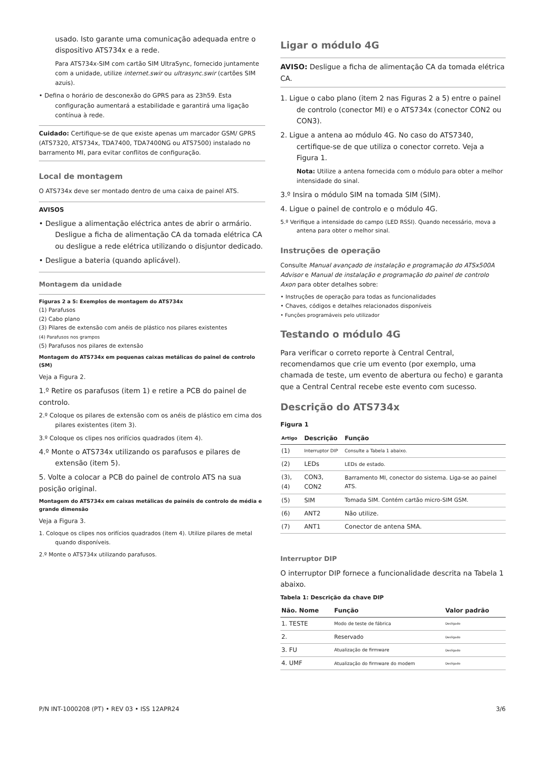usado. Isto garante uma comunicação adequada entre o dispositivo ATS734x e a rede.
Para ATS734x-SIM com cartão SIM UltraSync, fornecido juntamente com a unidade, utilize internet.swir ou ultrasync.swir (cartões SIM azuis).
• Defina o horário de desconexão do GPRS para as 23h59. Esta configuração aumentará a estabilidade e garantirá uma ligação contínua à rede.
Cuidado: Certifique-se de que existe apenas um marcador GSM/ GPRS (ATS7320, ATS734x, TDA7400, TDA7400NG ou ATS7500) instalado no barramento MI, para evitar conflitos de configuração.
Local de montagem
O ATS734x deve ser montado dentro de uma caixa de painel ATS.
AVISOS
• Desligue a alimentação eléctrica antes de abrir o armário. Desligue a ficha de alimentação CA da tomada elétrica CA ou desligue a rede elétrica utilizando o disjuntor dedicado.
• Desligue a bateria (quando aplicável).
Montagem da unidade
Figuras 2 a 5: Exemplos de montagem do ATS734x
(1) Parafusos
(2) Cabo plano
(3) Pilares de extensão com anéis de plástico nos pilares existentes
(4) Parafusos nos grampos
(5) Parafusos nos pilares de extensão
Montagem do ATS734x em pequenas caixas metálicas do painel de controlo (SM)
Veja a Figura 2.
1.º Retire os parafusos (item 1) e retire a PCB do painel de controlo.
2.º Coloque os pilares de extensão com os anéis de plástico em cima dos pilares existentes (item 3).
3.º Coloque os clipes nos orifícios quadrados (item 4).
4.º Monte o ATS734x utilizando os parafusos e pilares de extensão (item 5).
5. Volte a colocar a PCB do painel de controlo ATS na sua posição original.
Montagem do ATS734x em caixas metálicas de painéis de controlo de média e grande dimensão
Veja a Figura 3.
1. Coloque os clipes nos orifícios quadrados (item 4). Utilize pilares de metal quando disponíveis.
2.º Monte o ATS734x utilizando parafusos.
Ligar o módulo 4G
AVISO: Desligue a ficha de alimentação CA da tomada elétrica CA.
1. Ligue o cabo plano (item 2 nas Figuras 2 a 5) entre o painel de controlo (conector MI) e o ATS734x (conector CON2 ou CON3).
2. Ligue a antena ao módulo 4G. No caso do ATS7340, certifique-se de que utiliza o conector correto. Veja a Figura 1.
Nota: Utilize a antena fornecida com o módulo para obter a melhor intensidade do sinal.
3.º Insira o módulo SIM na tomada SIM (SIM).
4. Ligue o painel de controlo e o módulo 4G.
5.º Verifique a intensidade do campo (LED RSSI). Quando necessário, mova a antena para obter o melhor sinal.
Instruções de operação
Consulte Manual avançado de instalação e programação do ATSx500A Advisor e Manual de instalação e programação do painel de controlo Axon para obter detalhes sobre:
• Instruções de operação para todas as funcionalidades
• Chaves, códigos e detalhes relacionados disponíveis
• Funções programáveis pelo utilizador
Testando o módulo 4G
Para verificar o correto reporte à Central Central, recomendamos que crie um evento (por exemplo, uma chamada de teste, um evento de abertura ou fecho) e garanta que a Central Central recebe este evento com sucesso.
Descrição do ATS734x
Figura 1
| Artigo | Descrição | Função |
| --- | --- | --- |
| (1) | Interruptor DIP | Consulte a Tabela 1 abaixo. |
| (2) | LEDs | LEDs de estado. |
| (3), (4) | CON3, CON2 | Barramento MI, conector do sistema. Liga-se ao painel ATS. |
| (5) | SIM | Tomada SIM. Contém cartão micro-SIM GSM. |
| (6) | ANT2 | Não utilize. |
| (7) | ANT1 | Conector de antena SMA. |
Interruptor DIP
O interruptor DIP fornece a funcionalidade descrita na Tabela 1 abaixo.
Tabela 1: Descrição da chave DIP
| Não. Nome | Função | Valor padrão |
| --- | --- | --- |
| 1. TESTE | Modo de teste de fábrica | Desligado |
| 2. | Reservado | Desligado |
| 3. FU | Atualização de firmware | Desligado |
| 4. UMF | Atualização do firmware do modem | Desligado |
P/N INT-1000208 (PT) • REV 03 • ISS 12APR24 3/6